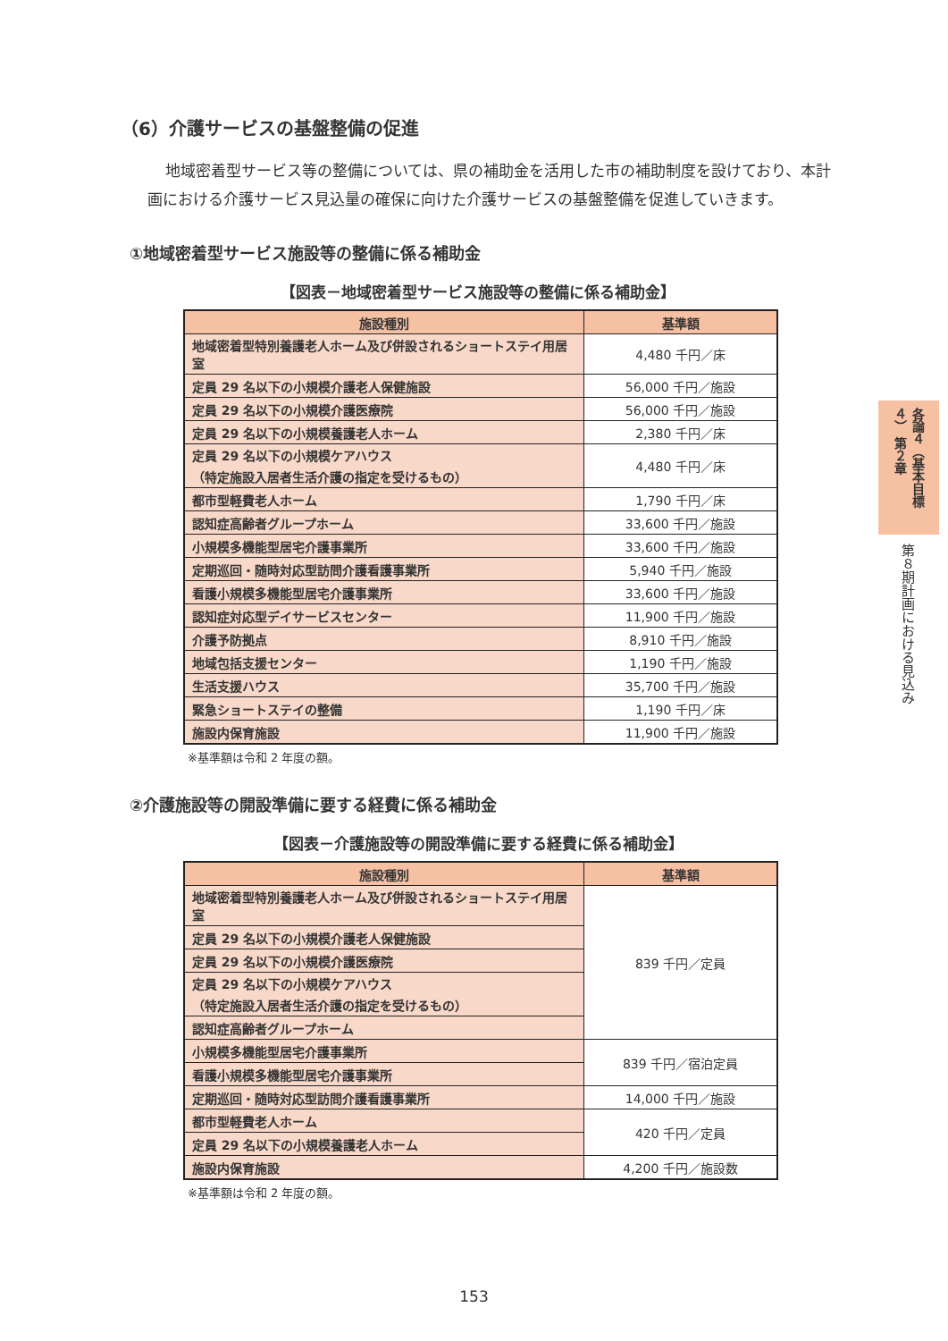（6）介護サービスの基盤整備の促進
地域密着型サービス等の整備については、県の補助金を活用した市の補助制度を設けており、本計画における介護サービス見込量の確保に向けた介護サービスの基盤整備を促進していきます。
①地域密着型サービス施設等の整備に係る補助金
【図表－地域密着型サービス施設等の整備に係る補助金】
| 施設種別 | 基準額 |
| --- | --- |
| 地域密着型特別養護老人ホーム及び併設されるショートステイ用居室 | 4,480 千円／床 |
| 定員 29 名以下の小規模介護老人保健施設 | 56,000 千円／施設 |
| 定員 29 名以下の小規模介護医療院 | 56,000 千円／施設 |
| 定員 29 名以下の小規模養護老人ホーム | 2,380 千円／床 |
| 定員 29 名以下の小規模ケアハウス （特定施設入居者生活介護の指定を受けるもの） | 4,480 千円／床 |
| 都市型軽費老人ホーム | 1,790 千円／床 |
| 認知症高齢者グループホーム | 33,600 千円／施設 |
| 小規模多機能型居宅介護事業所 | 33,600 千円／施設 |
| 定期巡回・随時対応型訪問介護看護事業所 | 5,940 千円／施設 |
| 看護小規模多機能型居宅介護事業所 | 33,600 千円／施設 |
| 認知症対応型デイサービスセンター | 11,900 千円／施設 |
| 介護予防拠点 | 8,910 千円／施設 |
| 地域包括支援センター | 1,190 千円／施設 |
| 生活支援ハウス | 35,700 千円／施設 |
| 緊急ショートステイの整備 | 1,190 千円／床 |
| 施設内保育施設 | 11,900 千円／施設 |
※基準額は令和 2 年度の額。
②介護施設等の開設準備に要する経費に係る補助金
【図表－介護施設等の開設準備に要する経費に係る補助金】
| 施設種別 | 基準額 |
| --- | --- |
| 地域密着型特別養護老人ホーム及び併設されるショートステイ用居室 | 839 千円／定員 |
| 定員 29 名以下の小規模介護老人保健施設 | |
| 定員 29 名以下の小規模介護医療院 | |
| 定員 29 名以下の小規模ケアハウス （特定施設入居者生活介護の指定を受けるもの） | |
| 認知症高齢者グループホーム | |
| 小規模多機能型居宅介護事業所 | 839 千円／宿泊定員 |
| 看護小規模多機能型居宅介護事業所 | |
| 定期巡回・随時対応型訪問介護看護事業所 | 14,000 千円／施設 |
| 都市型軽費老人ホーム | 420 千円／定員 |
| 定員 29 名以下の小規模養護老人ホーム | |
| 施設内保育施設 | 4,200 千円／施設数 |
※基準額は令和 2 年度の額。
各論４（基本目標４） 第２章
第８期計画における見込み
153